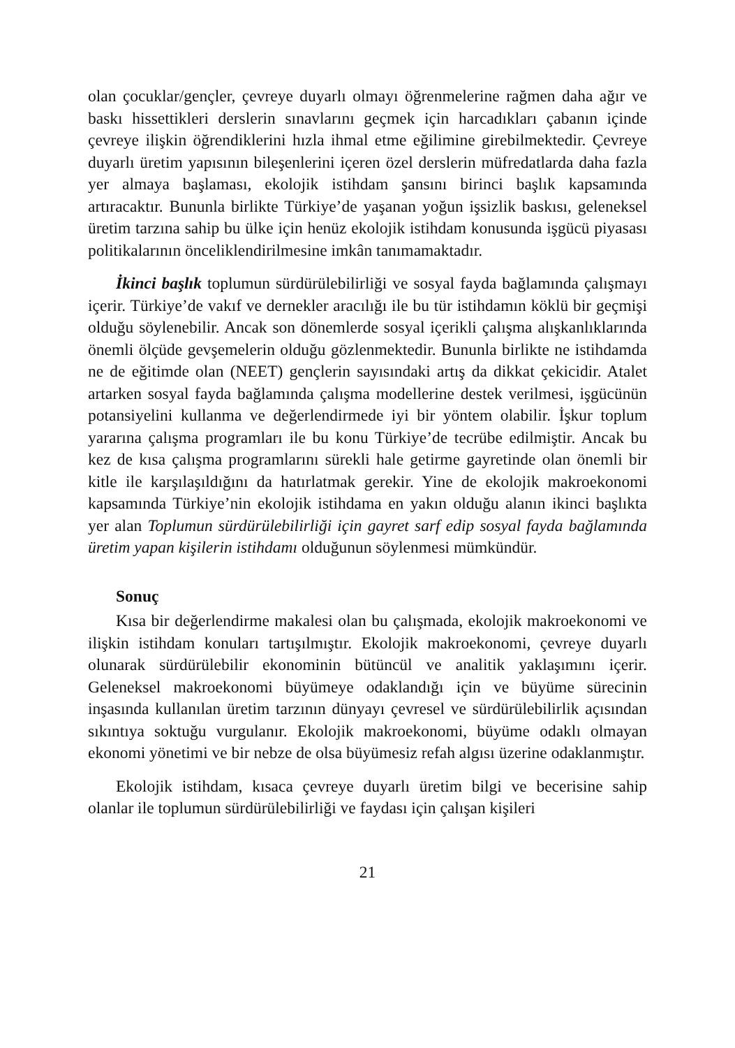olan çocuklar/gençler, çevreye duyarlı olmayı öğrenmelerine rağmen daha ağır ve baskı hissettikleri derslerin sınavlarını geçmek için harcadıkları çabanın içinde çevreye ilişkin öğrendiklerini hızla ihmal etme eğilimine girebilmektedir. Çevreye duyarlı üretim yapısının bileşenlerini içeren özel derslerin müfredatlarda daha fazla yer almaya başlaması, ekolojik istihdam şansını birinci başlık kapsamında artıracaktır. Bununla birlikte Türkiye’de yaşanan yoğun işsizlik baskısı, geleneksel üretim tarzına sahip bu ülke için henüz ekolojik istihdam konusunda işgücü piyasası politikalarının önceliklendirilmesine imkân tanımamaktadır.
İkinci başlık toplumun sürdürülebilirliği ve sosyal fayda bağlamında çalışmayı içerir. Türkiye’de vakıf ve dernekler aracılığı ile bu tür istihdamın köklü bir geçmişi olduğu söylenebilir. Ancak son dönemlerde sosyal içerikli çalışma alışkanlıklarında önemli ölçüde gevşemelerin olduğu gözlenmektedir. Bununla birlikte ne istihdamda ne de eğitimde olan (NEET) gençlerin sayısındaki artış da dikkat çekicidir. Atalet artarken sosyal fayda bağlamında çalışma modellerine destek verilmesi, işgücünün potansiyelini kullanma ve değerlendirmede iyi bir yöntem olabilir. İşkur toplum yararına çalışma programları ile bu konu Türkiye’de tecrübe edilmiştir. Ancak bu kez de kısa çalışma programlarını sürekli hale getirme gayretinde olan önemli bir kitle ile karşılaşıldığını da hatırlatmak gerekir. Yine de ekolojik makroekonomi kapsamında Türkiye’nin ekolojik istihdama en yakın olduğu alanın ikinci başlıkta yer alan Toplumun sürdürülebilirliği için gayret sarf edip sosyal fayda bağlamında üretim yapan kişilerin istihdamı olduğunun söylenmesi mümkündür.
Sonuç
Kısa bir değerlendirme makalesi olan bu çalışmada, ekolojik makroekonomi ve ilişkin istihdam konuları tartışılmıştır. Ekolojik makroekonomi, çevreye duyarlı olunarak sürdürülebilir ekonominin bütüncül ve analitik yaklaşımını içerir. Geleneksel makroekonomi büyümeye odaklandığı için ve büyüme sürecinin inşasında kullanılan üretim tarzının dünyayı çevresel ve sürdürülebilirlik açısından sıkıntıya soktuğu vurgulanır. Ekolojik makroekonomi, büyüme odaklı olmayan ekonomi yönetimi ve bir nebze de olsa büyümesiz refah algısı üzerine odaklanmıştır.
Ekolojik istihdam, kısaca çevreye duyarlı üretim bilgi ve becerisine sahip olanlar ile toplumun sürdürülebilirliği ve faydası için çalışan kişileri
21